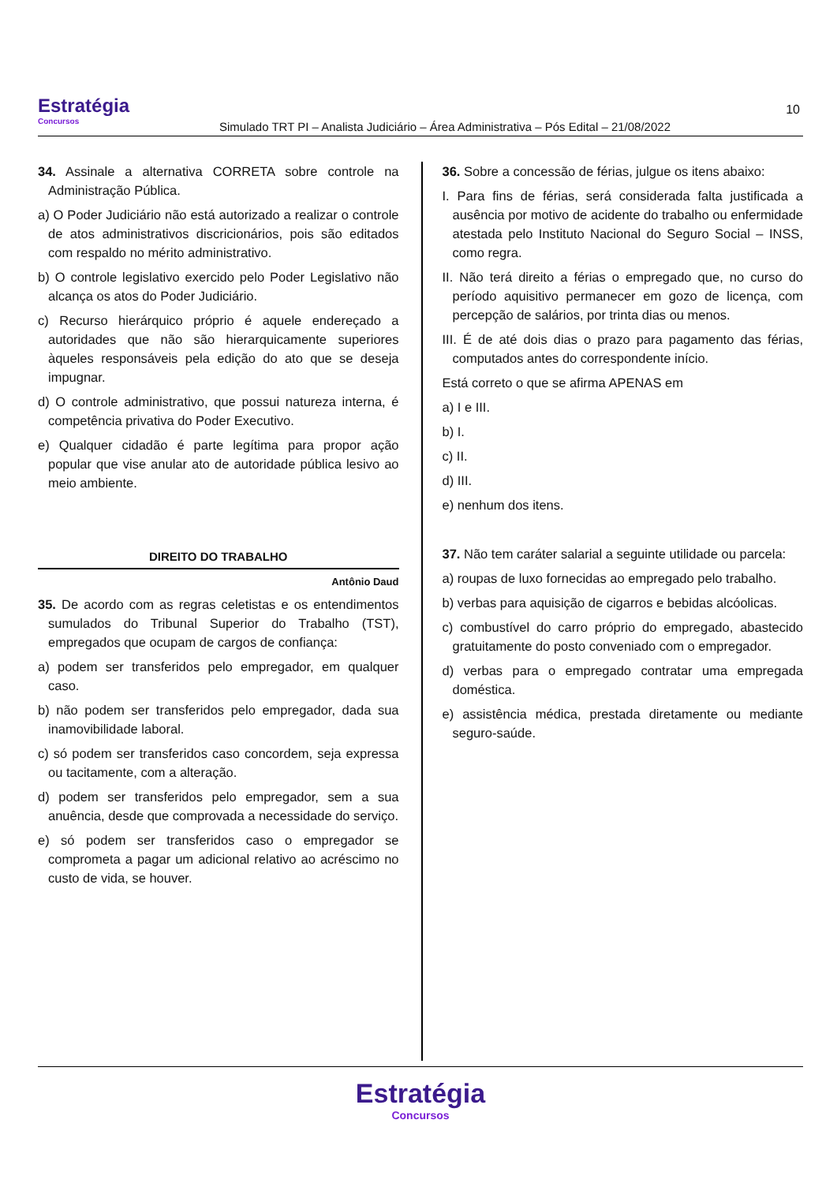Estratégia
Concursos
Simulado TRT PI – Analista Judiciário – Área Administrativa – Pós Edital – 21/08/2022
10
34. Assinale a alternativa CORRETA sobre controle na Administração Pública.
a) O Poder Judiciário não está autorizado a realizar o controle de atos administrativos discricionários, pois são editados com respaldo no mérito administrativo.
b) O controle legislativo exercido pelo Poder Legislativo não alcança os atos do Poder Judiciário.
c) Recurso hierárquico próprio é aquele endereçado a autoridades que não são hierarquicamente superiores àqueles responsáveis pela edição do ato que se deseja impugnar.
d) O controle administrativo, que possui natureza interna, é competência privativa do Poder Executivo.
e) Qualquer cidadão é parte legítima para propor ação popular que vise anular ato de autoridade pública lesivo ao meio ambiente.
DIREITO DO TRABALHO
Antônio Daud
35. De acordo com as regras celetistas e os entendimentos sumulados do Tribunal Superior do Trabalho (TST), empregados que ocupam de cargos de confiança:
a) podem ser transferidos pelo empregador, em qualquer caso.
b) não podem ser transferidos pelo empregador, dada sua inamovibilidade laboral.
c) só podem ser transferidos caso concordem, seja expressa ou tacitamente, com a alteração.
d) podem ser transferidos pelo empregador, sem a sua anuência, desde que comprovada a necessidade do serviço.
e) só podem ser transferidos caso o empregador se comprometa a pagar um adicional relativo ao acréscimo no custo de vida, se houver.
36. Sobre a concessão de férias, julgue os itens abaixo:
I. Para fins de férias, será considerada falta justificada a ausência por motivo de acidente do trabalho ou enfermidade atestada pelo Instituto Nacional do Seguro Social – INSS, como regra.
II. Não terá direito a férias o empregado que, no curso do período aquisitivo permanecer em gozo de licença, com percepção de salários, por trinta dias ou menos.
III. É de até dois dias o prazo para pagamento das férias, computados antes do correspondente início.
Está correto o que se afirma APENAS em
a) I e III.
b) I.
c) II.
d) III.
e) nenhum dos itens.
37. Não tem caráter salarial a seguinte utilidade ou parcela:
a) roupas de luxo fornecidas ao empregado pelo trabalho.
b) verbas para aquisição de cigarros e bebidas alcóolicas.
c) combustível do carro próprio do empregado, abastecido gratuitamente do posto conveniado com o empregador.
d) verbas para o empregado contratar uma empregada doméstica.
e) assistência médica, prestada diretamente ou mediante seguro-saúde.
Estratégia
Concursos